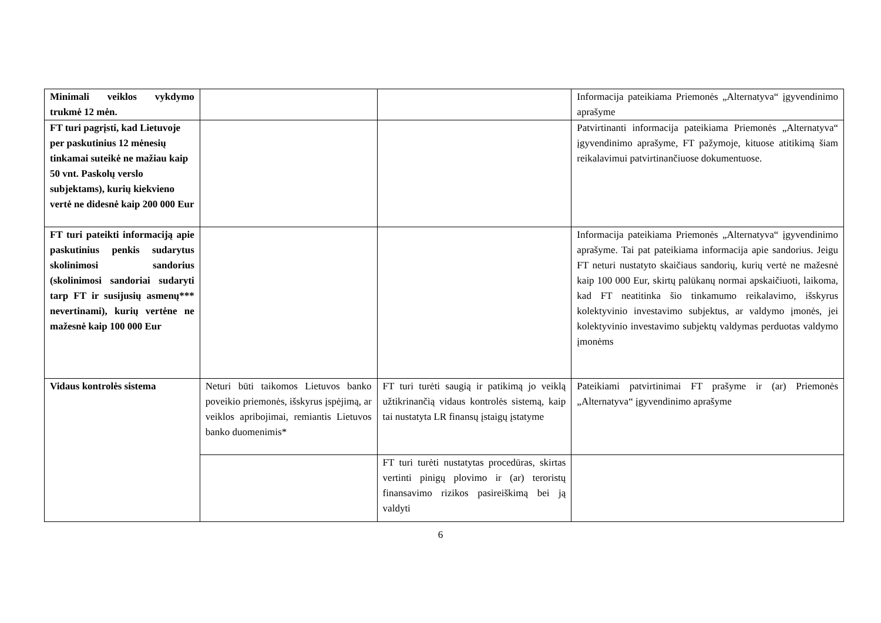| Minimali veiklos vykdymo trukmė 12 mėn. | | | Informacija pateikiama Priemonės „Alternatyva“ įgyvendinimo aprašyme |
| FT turi pagrįsti, kad Lietuvoje per paskutinius 12 mėnesių tinkamai suteikė ne mažiau kaip 50 vnt. Paskolų verslo subjektams), kurių kiekvieno vertė ne didesnė kaip 200 000 Eur | | | Patvirtinanti informacija pateikiama Priemonės „Alternatyva“ įgyvendinimo aprašyme, FT pažymoje, kituose atitikimą šiam reikalavimui patvirtinančiuose dokumentuose. |
| FT turi pateikti informaciją apie paskutinius penkis sudarytus skolinimosi sandorius (skolinimosi sandoriai sudaryti tarp FT ir susijusių asmenų*** nevertinami), kurių vertėne ne mažesnė kaip 100 000 Eur | | | Informacija pateikiama Priemonės „Alternatyva“ įgyvendinimo aprašyme. Tai pat pateikiama informacija apie sandorius. Jeigu FT neturi nustatyto skaičiaus sandorių, kurių vertė ne mažesnė kaip 100 000 Eur, skirtų palūkanų normai apskaičiuoti, laikoma, kad FT neatitinka šio tinkamumo reikalavimo, išskyrus kolektyvinio investavimo subjektus, ar valdymo įmonės, jei kolektyvinio investavimo subjektų valdymas perduotas valdymo įmonėms |
| Vidaus kontrolės sistema | Neturi būti taikomos Lietuvos banko poveikio priemonės, išskyrus įspėjimą, ar veiklos apribojimai, remiantis Lietuvos banko duomenimis* | FT turi turėti saugią ir patikimą jo veiklą užtikrinančią vidaus kontrolės sistemą, kaip tai nustatyta LR finansų įstaigų įstatyme | Pateikiami patvirtinimai FT prašyme ir (ar) Priemonės „Alternatyva“ įgyvendinimo aprašyme |
| | | FT turi turėti nustatytas procedūras, skirtas vertinti pinigų plovimo ir (ar) teroristų finansavimo rizikos pasireiškimą bei ją valdyti | |
6